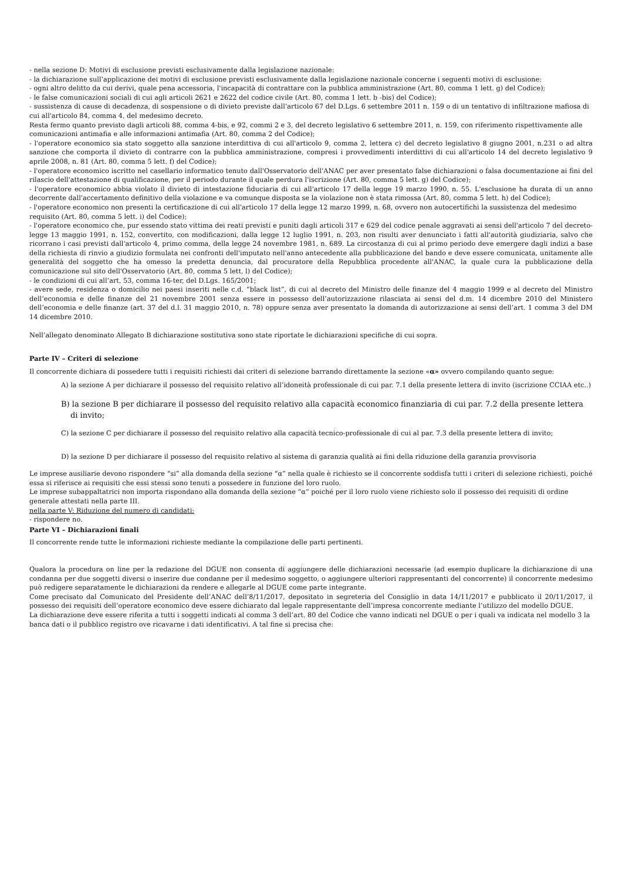- nella sezione D: Motivi di esclusione previsti esclusivamente dalla legislazione nazionale:
- la dichiarazione sull’applicazione dei motivi di esclusione previsti esclusivamente dalla legislazione nazionale concerne i seguenti motivi di esclusione:
- ogni altro delitto da cui derivi, quale pena accessoria, l'incapacità di contrattare con la pubblica amministrazione (Art. 80, comma 1 lett. g) del Codice);
- le false comunicazioni sociali di cui agli articoli 2621 e 2622 del codice civile (Art. 80, comma 1 lett. b -bis) del Codice);
- sussistenza di cause di decadenza, di sospensione o di divieto previste dall’articolo 67 del D.Lgs. 6 settembre 2011 n. 159 o di un tentativo di infiltrazione mafiosa di cui all'articolo 84, comma 4, del medesimo decreto.
Resta fermo quanto previsto dagli articoli 88, comma 4-bis, e 92, commi 2 e 3, del decreto legislativo 6 settembre 2011, n. 159, con riferimento rispettivamente alle comunicazioni antimafia e alle informazioni antimafia (Art. 80, comma 2 del Codice);
- l'operatore economico sia stato soggetto alla sanzione interdittiva di cui all'articolo 9, comma 2, lettera c) del decreto legislativo 8 giugno 2001, n.231 o ad altra sanzione che comporta il divieto di contrarre con la pubblica amministrazione, compresi i provvedimenti interdittivi di cui all'articolo 14 del decreto legislativo 9 aprile 2008, n. 81 (Art. 80, comma 5 lett. f) del Codice);
- l'operatore economico iscritto nel casellario informatico tenuto dall'Osservatorio dell'ANAC per aver presentato false dichiarazioni o falsa documentazione ai fini del rilascio dell'attestazione di qualificazione, per il periodo durante il quale perdura l'iscrizione (Art. 80, comma 5 lett. g) del Codice);
- l'operatore economico abbia violato il divieto di intestazione fiduciaria di cui all'articolo 17 della legge 19 marzo 1990, n. 55. L'esclusione ha durata di un anno decorrente dall'accertamento definitivo della violazione e va comunque disposta se la violazione non è stata rimossa (Art. 80, comma 5 lett. h) del Codice);
- l'operatore economico non presenti la certificazione di cui all'articolo 17 della legge 12 marzo 1999, n. 68, ovvero non autocertifichi la sussistenza del medesimo requisito (Art. 80, comma 5 lett. i) del Codice);
- l'operatore economico che, pur essendo stato vittima dei reati previsti e puniti dagli articoli 317 e 629 del codice penale aggravati ai sensi dell'articolo 7 del decreto-legge 13 maggio 1991, n. 152, convertito, con modificazioni, dalla legge 12 luglio 1991, n. 203, non risulti aver denunciato i fatti all'autorità giudiziaria, salvo che ricorrano i casi previsti dall'articolo 4, primo comma, della legge 24 novembre 1981, n. 689. La circostanza di cui al primo periodo deve emergere dagli indizi a base della richiesta di rinvio a giudizio formulata nei confronti dell'imputato nell'anno antecedente alla pubblicazione del bando e deve essere comunicata, unitamente alle generalità del soggetto che ha omesso la predetta denuncia, dal procuratore della Repubblica procedente all'ANAC, la quale cura la pubblicazione della comunicazione sul sito dell'Osservatorio (Art. 80, comma 5 lett. l) del Codice);
- le condizioni di cui all’art. 53, comma 16-ter, del D.Lgs. 165/2001;
- avere sede, residenza o domicilio nei paesi inseriti nelle c.d. “black list”, di cui al decreto del Ministro delle finanze del 4 maggio 1999 e al decreto del Ministro dell’economia e delle finanze del 21 novembre 2001 senza essere in possesso dell’autorizzazione rilasciata ai sensi del d.m. 14 dicembre 2010 del Ministero dell’economia e delle finanze (art. 37 del d.l. 31 maggio 2010, n. 78) oppure senza aver presentato la domanda di autorizzazione ai sensi dell’art. 1 comma 3 del DM 14 dicembre 2010.
Nell’allegato denominato Allegato B dichiarazione sostitutiva sono state riportate le dichiarazioni specifiche di cui sopra.
Parte IV – Criteri di selezione
Il concorrente dichiara di possedere tutti i requisiti richiesti dai criteri di selezione barrando direttamente la sezione «α» ovvero compilando quanto segue:
A) la sezione A per dichiarare il possesso del requisito relativo all’idoneità professionale di cui par. 7.1 della presente lettera di invito (iscrizione CCIAA etc..)
B) la sezione B per dichiarare il possesso del requisito relativo alla capacità economico finanziaria di cui par. 7.2 della presente lettera di invito;
C) la sezione C per dichiarare il possesso del requisito relativo alla capacità tecnico-professionale di cui al par. 7.3 della presente lettera di invito;
D) la sezione D per dichiarare il possesso del requisito relativo al sistema di garanzia qualità ai fini della riduzione della garanzia provvisoria
Le imprese ausiliarie devono rispondere “si” alla domanda della sezione “α” nella quale è richiesto se il concorrente soddisfa tutti i criteri di selezione richiesti, poiché essa si riferisce ai requisiti che essi stessi sono tenuti a possedere in funzione del loro ruolo.
Le imprese subappaltatrici non importa rispondano alla domanda della sezione “α” poiché per il loro ruolo viene richiesto solo il possesso dei requisiti di ordine generale attestati nella parte III.
nella parte V: Riduzione del numero di candidati:
- rispondere no.
Parte VI – Dichiarazioni finali
Il concorrente rende tutte le informazioni richieste mediante la compilazione delle parti pertinenti.
Qualora la procedura on line per la redazione del DGUE non consenta di aggiungere delle dichiarazioni necessarie (ad esempio duplicare la dichiarazione di una condanna per due soggetti diversi o inserire due condanne per il medesimo soggetto, o aggiungere ulteriori rappresentanti del concorrente) il concorrente medesimo può redigere separatamente le dichiarazioni da rendere e allegarle al DGUE come parte integrante.
Come precisato dal Comunicato del Presidente dell’ANAC dell’8/11/2017, depositato in segreteria del Consiglio in data 14/11/2017 e pubblicato il 20/11/2017, il possesso dei requisiti dell’operatore economico deve essere dichiarato dal legale rappresentante dell’impresa concorrente mediante l’utilizzo del modello DGUE.
La dichiarazione deve essere riferita a tutti i soggetti indicati al comma 3 dell’art. 80 del Codice che vanno indicati nel DGUE o per i quali va indicata nel modello 3 la banca dati o il pubblico registro ove ricavarne i dati identificativi. A tal fine si precisa che: